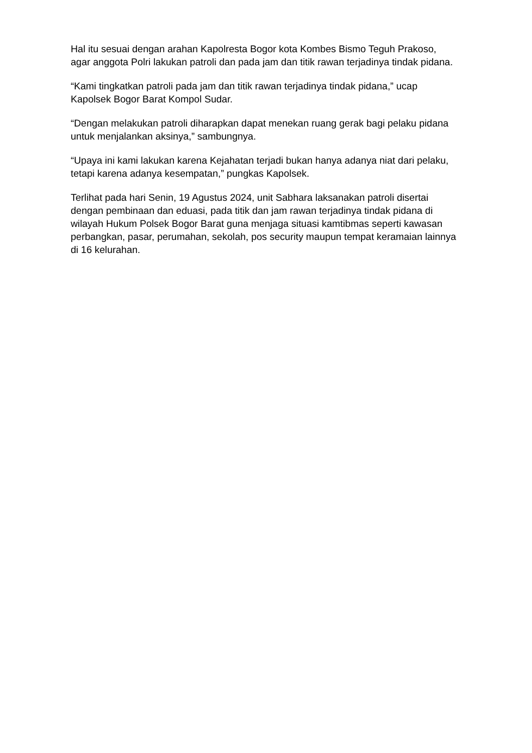Hal itu sesuai dengan arahan Kapolresta Bogor kota Kombes Bismo Teguh Prakoso, agar anggota Polri lakukan patroli dan pada jam dan titik rawan terjadinya tindak pidana.
“Kami tingkatkan patroli pada jam dan titik rawan terjadinya tindak pidana,” ucap Kapolsek Bogor Barat Kompol Sudar.
“Dengan melakukan patroli diharapkan dapat menekan ruang gerak bagi pelaku pidana untuk menjalankan aksinya,” sambungnya.
“Upaya ini kami lakukan karena Kejahatan terjadi bukan hanya adanya niat dari pelaku, tetapi karena adanya kesempatan,” pungkas Kapolsek.
Terlihat pada hari Senin, 19 Agustus 2024, unit Sabhara laksanakan patroli disertai dengan pembinaan dan eduasi, pada titik dan jam rawan terjadinya tindak pidana di wilayah Hukum Polsek Bogor Barat guna menjaga situasi kamtibmas seperti kawasan perbangkan, pasar, perumahan, sekolah, pos security maupun tempat keramaian lainnya di 16 kelurahan.